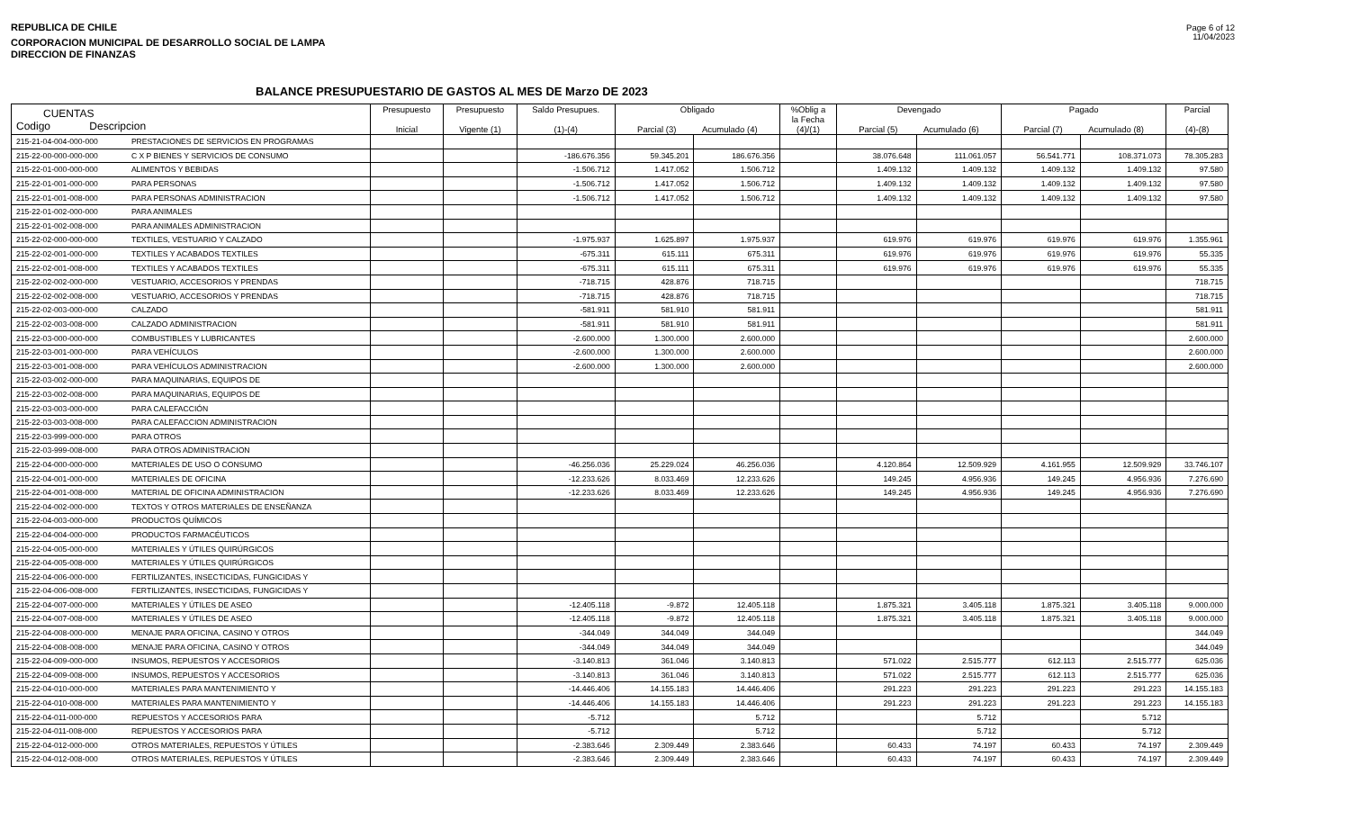REPUBLICA DE CHILE
CORPORACION MUNICIPAL DE DESARROLLO SOCIAL DE LAMPA
DIRECCION DE FINANZAS
Page 6 of 12
11/04/2023
BALANCE PRESUPUESTARIO DE GASTOS AL MES DE Marzo DE 2023
| CUENTAS Codigo Descripcion | | Presupuesto Inicial | Presupuesto Vigente (1) | Saldo Presupues. (1)-(4) | Obligado Parcial (3) Acumulado (4) | | %Oblig a la Fecha (4)/(1) | Devengado Parcial (5) Acumulado (6) | | Pagado Parcial (7) Acumulado (8) | | Parcial (4)-(8) |
| --- | --- | --- | --- | --- | --- | --- | --- | --- | --- | --- | --- | --- |
| 215-21-04-004-000-000 | PRESTACIONES DE SERVICIOS EN PROGRAMAS | | | | | | | | | | | |
| 215-22-00-000-000-000 | C X P BIENES Y SERVICIOS DE CONSUMO | | | -186.676.356 | 59.345.201 | 186.676.356 | | 38.076.648 | 111.061.057 | 56.541.771 | 108.371.073 | 78.305.283 |
| 215-22-01-000-000-000 | ALIMENTOS Y BEBIDAS | | | -1.506.712 | 1.417.052 | 1.506.712 | | 1.409.132 | 1.409.132 | 1.409.132 | 1.409.132 | 97.580 |
| 215-22-01-001-000-000 | PARA PERSONAS | | | -1.506.712 | 1.417.052 | 1.506.712 | | 1.409.132 | 1.409.132 | 1.409.132 | 1.409.132 | 97.580 |
| 215-22-01-001-008-000 | PARA PERSONAS ADMINISTRACION | | | -1.506.712 | 1.417.052 | 1.506.712 | | 1.409.132 | 1.409.132 | 1.409.132 | 1.409.132 | 97.580 |
| 215-22-01-002-000-000 | PARA ANIMALES | | | | | | | | | | | |
| 215-22-01-002-008-000 | PARA ANIMALES ADMINISTRACION | | | | | | | | | | | |
| 215-22-02-000-000-000 | TEXTILES, VESTUARIO Y CALZADO | | | -1.975.937 | 1.625.897 | 1.975.937 | | 619.976 | 619.976 | 619.976 | 619.976 | 1.355.961 |
| 215-22-02-001-000-000 | TEXTILES Y ACABADOS TEXTILES | | | -675.311 | 615.111 | 675.311 | | 619.976 | 619.976 | 619.976 | 619.976 | 55.335 |
| 215-22-02-001-008-000 | TEXTILES Y ACABADOS TEXTILES | | | -675.311 | 615.111 | 675.311 | | 619.976 | 619.976 | 619.976 | 619.976 | 55.335 |
| 215-22-02-002-000-000 | VESTUARIO, ACCESORIOS Y PRENDAS | | | -718.715 | 428.876 | 718.715 | | | | | | 718.715 |
| 215-22-02-002-008-000 | VESTUARIO, ACCESORIOS Y PRENDAS | | | -718.715 | 428.876 | 718.715 | | | | | | 718.715 |
| 215-22-02-003-000-000 | CALZADO | | | -581.911 | 581.910 | 581.911 | | | | | | 581.911 |
| 215-22-02-003-008-000 | CALZADO ADMINISTRACION | | | -581.911 | 581.910 | 581.911 | | | | | | 581.911 |
| 215-22-03-000-000-000 | COMBUSTIBLES Y LUBRICANTES | | | -2.600.000 | 1.300.000 | 2.600.000 | | | | | | 2.600.000 |
| 215-22-03-001-000-000 | PARA VEHÍCULOS | | | -2.600.000 | 1.300.000 | 2.600.000 | | | | | | 2.600.000 |
| 215-22-03-001-008-000 | PARA VEHÍCULOS ADMINISTRACION | | | -2.600.000 | 1.300.000 | 2.600.000 | | | | | | 2.600.000 |
| 215-22-03-002-000-000 | PARA MAQUINARIAS, EQUIPOS DE | | | | | | | | | | | |
| 215-22-03-002-008-000 | PARA MAQUINARIAS, EQUIPOS DE | | | | | | | | | | | |
| 215-22-03-003-000-000 | PARA CALEFACCIÓN | | | | | | | | | | | |
| 215-22-03-003-008-000 | PARA CALEFACCION ADMINISTRACION | | | | | | | | | | | |
| 215-22-03-999-000-000 | PARA OTROS | | | | | | | | | | | |
| 215-22-03-999-008-000 | PARA OTROS ADMINISTRACION | | | | | | | | | | | |
| 215-22-04-000-000-000 | MATERIALES DE USO O CONSUMO | | | -46.256.036 | 25.229.024 | 46.256.036 | | 4.120.864 | 12.509.929 | 4.161.955 | 12.509.929 | 33.746.107 |
| 215-22-04-001-000-000 | MATERIALES DE OFICINA | | | -12.233.626 | 8.033.469 | 12.233.626 | | 149.245 | 4.956.936 | 149.245 | 4.956.936 | 7.276.690 |
| 215-22-04-001-008-000 | MATERIAL DE OFICINA ADMINISTRACION | | | -12.233.626 | 8.033.469 | 12.233.626 | | 149.245 | 4.956.936 | 149.245 | 4.956.936 | 7.276.690 |
| 215-22-04-002-000-000 | TEXTOS Y OTROS MATERIALES DE ENSEÑANZA | | | | | | | | | | | |
| 215-22-04-003-000-000 | PRODUCTOS QUÍMICOS | | | | | | | | | | | |
| 215-22-04-004-000-000 | PRODUCTOS FARMACÉUTICOS | | | | | | | | | | | |
| 215-22-04-005-000-000 | MATERIALES Y ÚTILES QUIRÚRGICOS | | | | | | | | | | | |
| 215-22-04-005-008-000 | MATERIALES Y ÚTILES QUIRÚRGICOS | | | | | | | | | | | |
| 215-22-04-006-000-000 | FERTILIZANTES, INSECTICIDAS, FUNGICIDAS Y | | | | | | | | | | | |
| 215-22-04-006-008-000 | FERTILIZANTES, INSECTICIDAS, FUNGICIDAS Y | | | | | | | | | | | |
| 215-22-04-007-000-000 | MATERIALES Y ÚTILES DE ASEO | | | -12.405.118 | -9.872 | 12.405.118 | | 1.875.321 | 3.405.118 | 1.875.321 | 3.405.118 | 9.000.000 |
| 215-22-04-007-008-000 | MATERIALES Y ÚTILES DE ASEO | | | -12.405.118 | -9.872 | 12.405.118 | | 1.875.321 | 3.405.118 | 1.875.321 | 3.405.118 | 9.000.000 |
| 215-22-04-008-000-000 | MENAJE PARA OFICINA, CASINO Y OTROS | | | -344.049 | 344.049 | 344.049 | | | | | | 344.049 |
| 215-22-04-008-008-000 | MENAJE PARA OFICINA, CASINO Y OTROS | | | -344.049 | 344.049 | 344.049 | | | | | | 344.049 |
| 215-22-04-009-000-000 | INSUMOS, REPUESTOS Y ACCESORIOS | | | -3.140.813 | 361.046 | 3.140.813 | | 571.022 | 2.515.777 | 612.113 | 2.515.777 | 625.036 |
| 215-22-04-009-008-000 | INSUMOS, REPUESTOS Y ACCESORIOS | | | -3.140.813 | 361.046 | 3.140.813 | | 571.022 | 2.515.777 | 612.113 | 2.515.777 | 625.036 |
| 215-22-04-010-000-000 | MATERIALES PARA MANTENIMIENTO Y | | | -14.446.406 | 14.155.183 | 14.446.406 | | 291.223 | 291.223 | 291.223 | 291.223 | 14.155.183 |
| 215-22-04-010-008-000 | MATERIALES PARA MANTENIMIENTO Y | | | -14.446.406 | 14.155.183 | 14.446.406 | | 291.223 | 291.223 | 291.223 | 291.223 | 14.155.183 |
| 215-22-04-011-000-000 | REPUESTOS Y ACCESORIOS PARA | | | -5.712 | | 5.712 | | | 5.712 | | 5.712 | |
| 215-22-04-011-008-000 | REPUESTOS Y ACCESORIOS PARA | | | -5.712 | | 5.712 | | | 5.712 | | 5.712 | |
| 215-22-04-012-000-000 | OTROS MATERIALES, REPUESTOS Y ÚTILES | | | -2.383.646 | 2.309.449 | 2.383.646 | | 60.433 | 74.197 | 60.433 | 74.197 | 2.309.449 |
| 215-22-04-012-008-000 | OTROS MATERIALES, REPUESTOS Y ÚTILES | | | -2.383.646 | 2.309.449 | 2.383.646 | | 60.433 | 74.197 | 60.433 | 74.197 | 2.309.449 |